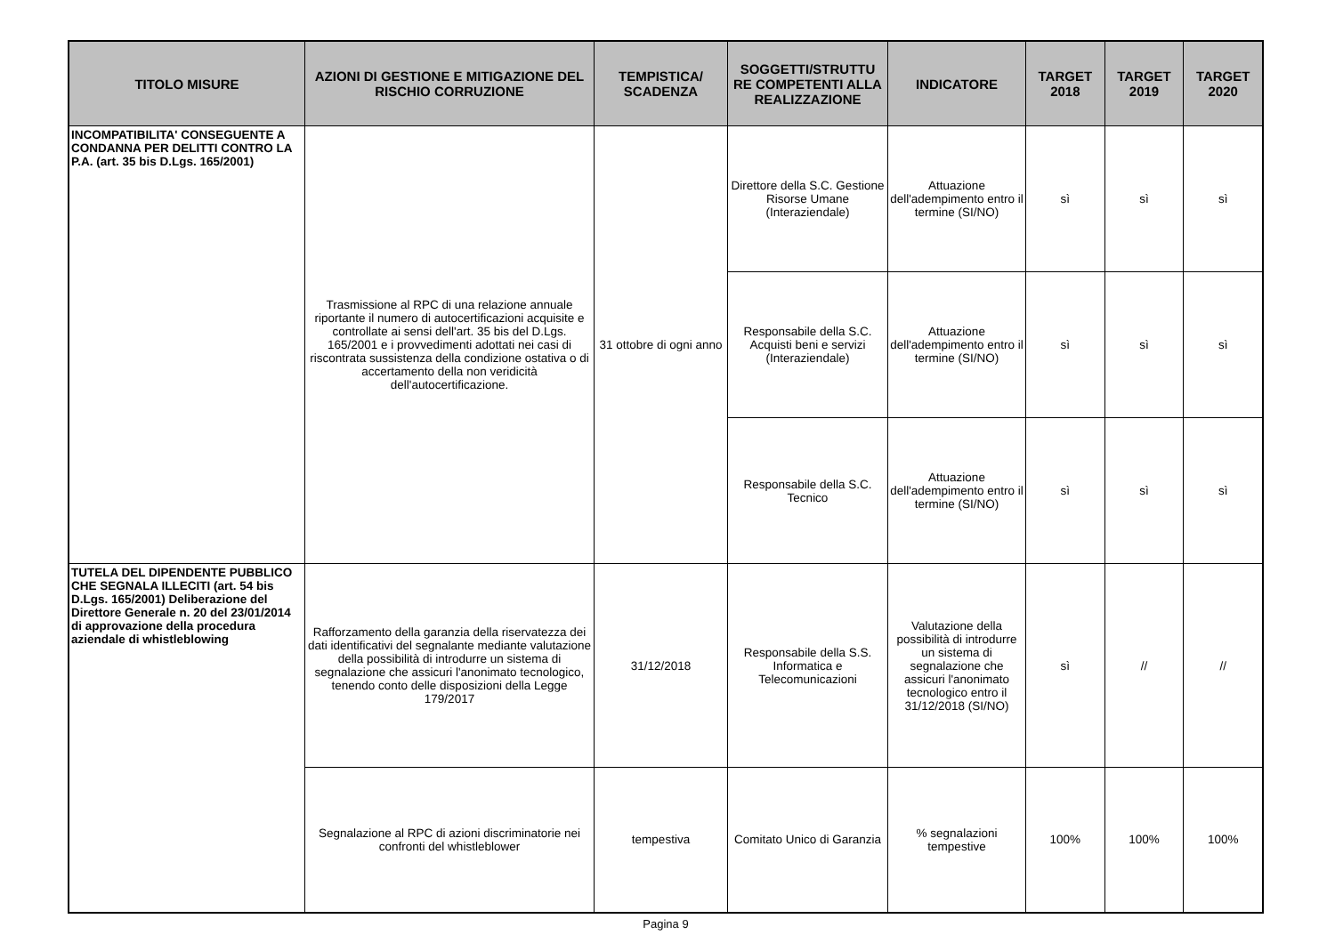| TITOLO MISURE | AZIONI DI GESTIONE E MITIGAZIONE DEL RISCHIO CORRUZIONE | TEMPISTICA/ SCADENZA | SOGGETTI/STRUTTU RE COMPETENTI ALLA REALIZZAZIONE | INDICATORE | TARGET 2018 | TARGET 2019 | TARGET 2020 |
| --- | --- | --- | --- | --- | --- | --- | --- |
| INCOMPATIBILITA' CONSEGUENTE A CONDANNA PER DELITTI CONTRO LA P.A. (art. 35 bis D.Lgs. 165/2001) | Trasmissione al RPC di una relazione annuale riportante il numero di autocertificazioni acquisite e controllate ai sensi dell'art. 35 bis del D.Lgs. 165/2001 e i provvedimenti adottati nei casi di riscontrata sussistenza della condizione ostativa o di accertamento della non veridicità dell'autocertificazione. | 31 ottobre di ogni anno | Direttore della S.C. Gestione Risorse Umane (Interaziendale) | Attuazione dell'adempimento entro il termine (SI/NO) | sì | sì | sì |
| | | | Responsabile della S.C. Acquisti beni e servizi (Interaziendale) | Attuazione dell'adempimento entro il termine (SI/NO) | sì | sì | sì |
| | | | Responsabile della S.C. Tecnico | Attuazione dell'adempimento entro il termine (SI/NO) | sì | sì | sì |
| TUTELA DEL DIPENDENTE PUBBLICO CHE SEGNALA ILLECITI (art. 54 bis D.Lgs. 165/2001) Deliberazione del Direttore Generale n. 20 del 23/01/2014 di approvazione della procedura aziendale di whistleblowing | Rafforzamento della garanzia della riservatezza dei dati identificativi del segnalante mediante valutazione della possibilità di introdurre un sistema di segnalazione che assicuri l'anonimato tecnologico, tenendo conto delle disposizioni della Legge 179/2017 | 31/12/2018 | Responsabile della S.S. Informatica e Telecomunicazioni | Valutazione della possibilità di introdurre un sistema di segnalazione che assicuri l'anonimato tecnologico entro il 31/12/2018 (SI/NO) | sì | // | // |
| | Segnalazione al RPC di azioni discriminatorie nei confronti del whistleblower | tempestiva | Comitato Unico di Garanzia | % segnalazioni tempestive | 100% | 100% | 100% |
Pagina 9